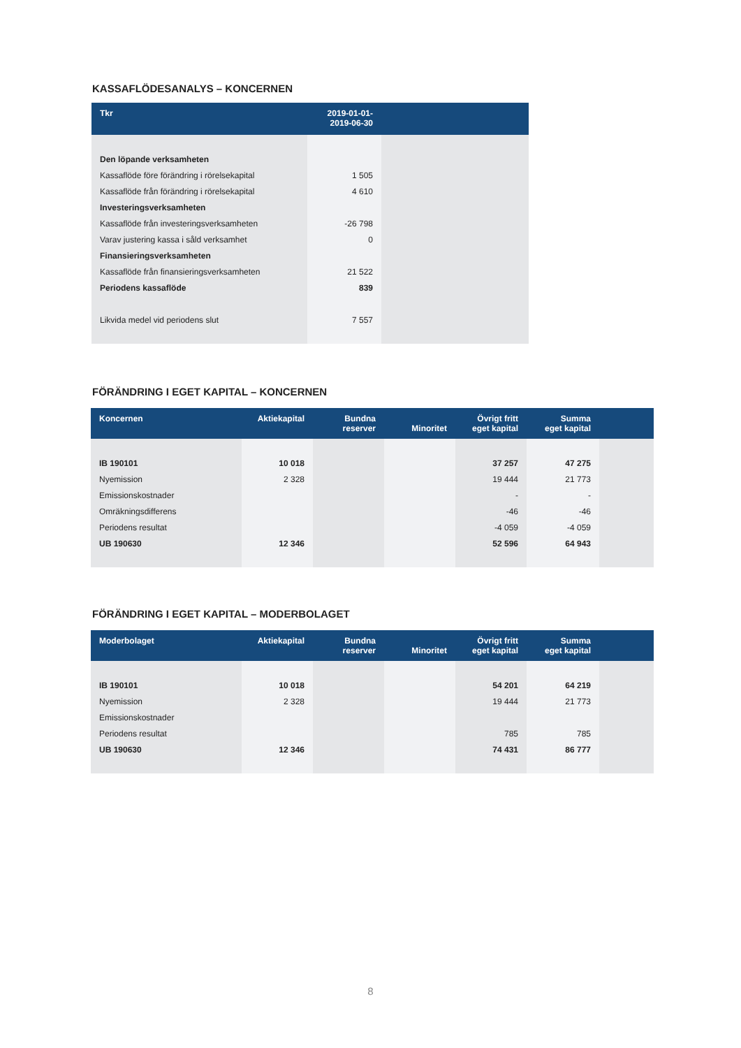KASSAFLÖDESANALYS – KONCERNEN
| Tkr | 2019-01-01- 2019-06-30 | |
| --- | --- | --- |
| Den löpande verksamheten | | |
| Kassaflöde före förändring i rörelsekapital | 1 505 | |
| Kassaflöde från förändring i rörelsekapital | 4 610 | |
| Investeringsverksamheten | | |
| Kassaflöde från investeringsverksamheten | -26 798 | |
| Varav justering kassa i såld verksamhet | 0 | |
| Finansieringsverksamheten | | |
| Kassaflöde från finansieringsverksamheten | 21 522 | |
| Periodens kassaflöde | 839 | |
| Likvida medel vid periodens slut | 7 557 | |
FÖRÄNDRING I EGET KAPITAL – KONCERNEN
| Koncernen | Aktiekapital | Bundna reserver | Minoritet | Övrigt fritt eget kapital | Summa eget kapital | |
| --- | --- | --- | --- | --- | --- | --- |
| IB 190101 | 10 018 | | | 37 257 | 47 275 | |
| Nyemission | 2 328 | | | 19 444 | 21 773 | |
| Emissionskostnader | | | | - | - | |
| Omräkningsdifferens | | | | -46 | -46 | |
| Periodens resultat | | | | -4 059 | -4 059 | |
| UB 190630 | 12 346 | | | 52 596 | 64 943 | |
FÖRÄNDRING I EGET KAPITAL – MODERBOLAGET
| Moderbolaget | Aktiekapital | Bundna reserver | Minoritet | Övrigt fritt eget kapital | Summa eget kapital | |
| --- | --- | --- | --- | --- | --- | --- |
| IB 190101 | 10 018 | | | 54 201 | 64 219 | |
| Nyemission | 2 328 | | | 19 444 | 21 773 | |
| Emissionskostnader | | | | | | |
| Periodens resultat | | | | 785 | 785 | |
| UB 190630 | 12 346 | | | 74 431 | 86 777 | |
8